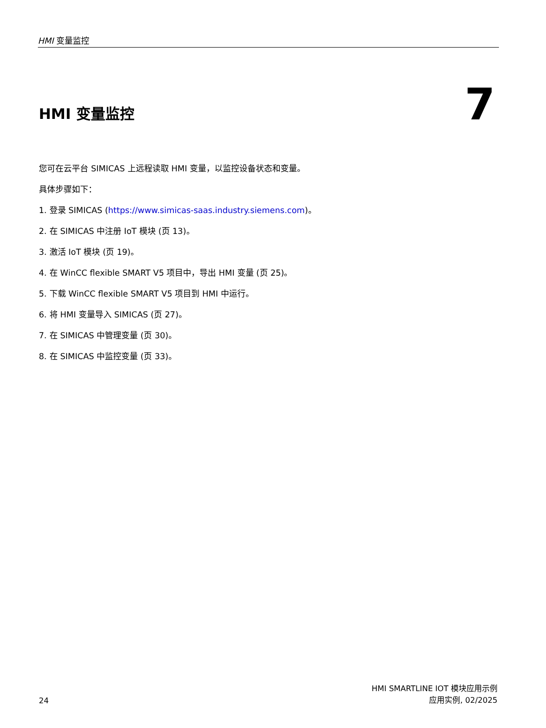HMI 变量监控
HMI 变量监控
7
您可在云平台 SIMICAS 上远程读取 HMI 变量，以监控设备状态和变量。
具体步骤如下：
1. 登录 SIMICAS (https://www.simicas-saas.industry.siemens.com)。
2. 在 SIMICAS 中注册 IoT 模块 (页 13)。
3. 激活 IoT 模块 (页 19)。
4. 在 WinCC flexible SMART V5 项目中，导出 HMI 变量 (页 25)。
5. 下载 WinCC flexible SMART V5 项目到 HMI 中运行。
6. 将 HMI 变量导入 SIMICAS (页 27)。
7. 在 SIMICAS 中管理变量 (页 30)。
8. 在 SIMICAS 中监控变量 (页 33)。
24
HMI SMARTLINE IOT 模块应用示例
应用实例, 02/2025